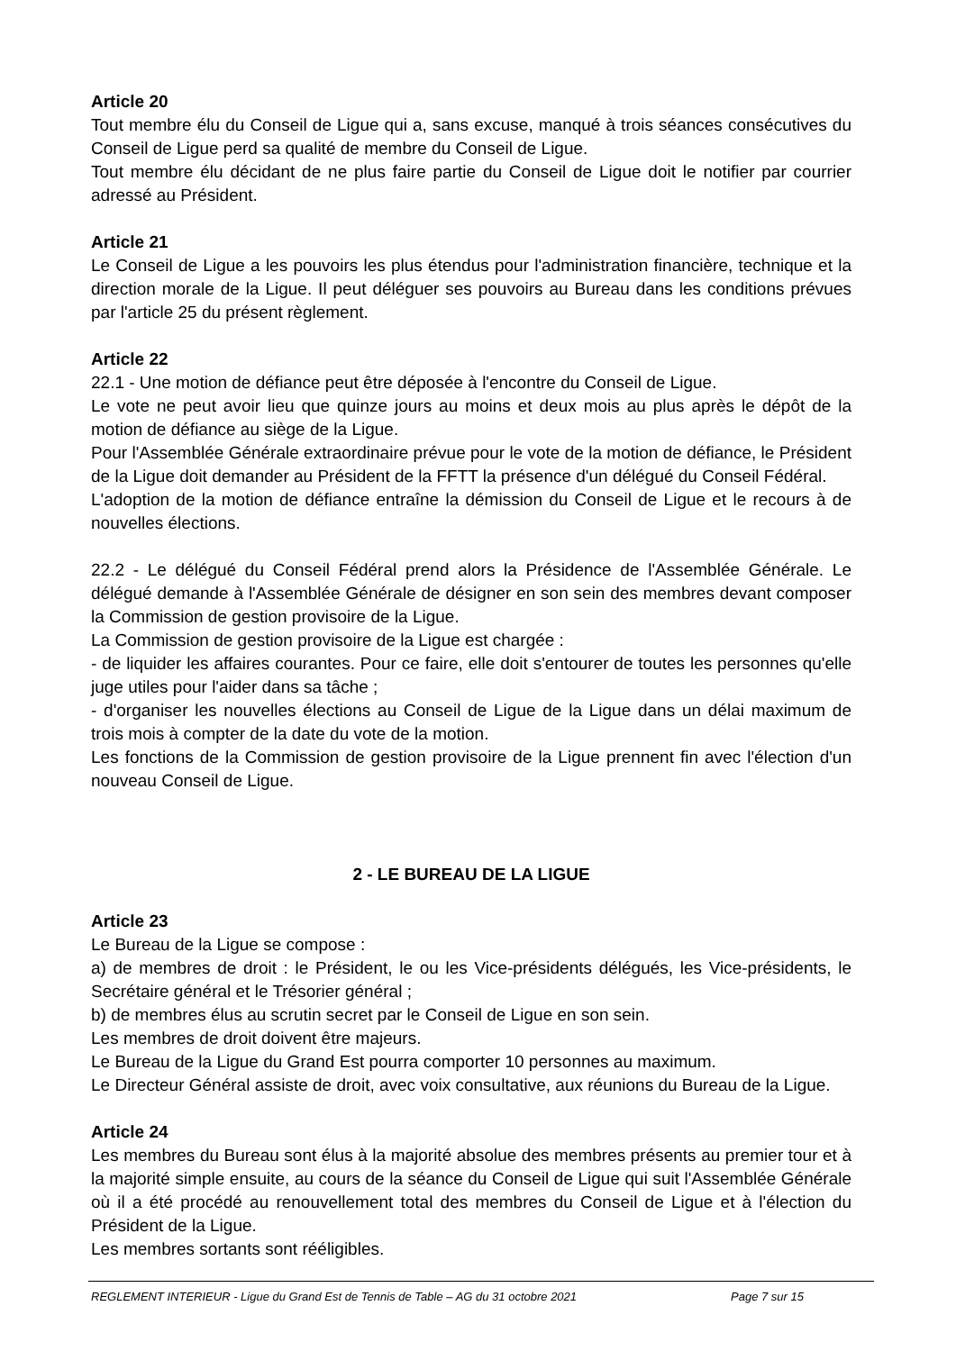Article 20
Tout membre élu du Conseil de Ligue qui a, sans excuse, manqué à trois séances consécutives du Conseil de Ligue perd sa qualité de membre du Conseil de Ligue.
Tout membre élu décidant de ne plus faire partie du Conseil de Ligue doit le notifier par courrier adressé au Président.
Article 21
Le Conseil de Ligue a les pouvoirs les plus étendus pour l'administration financière, technique et la direction morale de la Ligue. Il peut déléguer ses pouvoirs au Bureau dans les conditions prévues par l'article 25 du présent règlement.
Article 22
22.1 - Une motion de défiance peut être déposée à l'encontre du Conseil de Ligue.
Le vote ne peut avoir lieu que quinze jours au moins et deux mois au plus après le dépôt de la motion de défiance au siège de la Ligue.
Pour l'Assemblée Générale extraordinaire prévue pour le vote de la motion de défiance, le Président de la Ligue doit demander au Président de la FFTT la présence d'un délégué du Conseil Fédéral.
L'adoption de la motion de défiance entraîne la démission du Conseil de Ligue et le recours à de nouvelles élections.
22.2 - Le délégué du Conseil Fédéral prend alors la Présidence de l'Assemblée Générale. Le délégué demande à l'Assemblée Générale de désigner en son sein des membres devant composer la Commission de gestion provisoire de la Ligue.
La Commission de gestion provisoire de la Ligue est chargée :
- de liquider les affaires courantes. Pour ce faire, elle doit s'entourer de toutes les personnes qu'elle juge utiles pour l'aider dans sa tâche ;
- d'organiser les nouvelles élections au Conseil de Ligue de la Ligue dans un délai maximum de trois mois à compter de la date du vote de la motion.
Les fonctions de la Commission de gestion provisoire de la Ligue prennent fin avec l'élection d'un nouveau Conseil de Ligue.
2 - LE BUREAU DE LA LIGUE
Article 23
Le Bureau de la Ligue se compose :
a) de membres de droit : le Président, le ou les Vice-présidents délégués, les Vice-présidents, le Secrétaire général et le Trésorier général ;
b) de membres élus au scrutin secret par le Conseil de Ligue en son sein.
Les membres de droit doivent être majeurs.
Le Bureau de la Ligue du Grand Est pourra comporter 10 personnes au maximum.
Le Directeur Général assiste de droit, avec voix consultative, aux réunions du Bureau de la Ligue.
Article 24
Les membres du Bureau sont élus à la majorité absolue des membres présents au premier tour et à la majorité simple ensuite, au cours de la séance du Conseil de Ligue qui suit l'Assemblée Générale où il a été procédé au renouvellement total des membres du Conseil de Ligue et à l'élection du Président de la Ligue.
Les membres sortants sont rééligibles.
REGLEMENT INTERIEUR - Ligue du Grand Est de Tennis de Table – AG du 31 octobre 2021 Page 7 sur 15